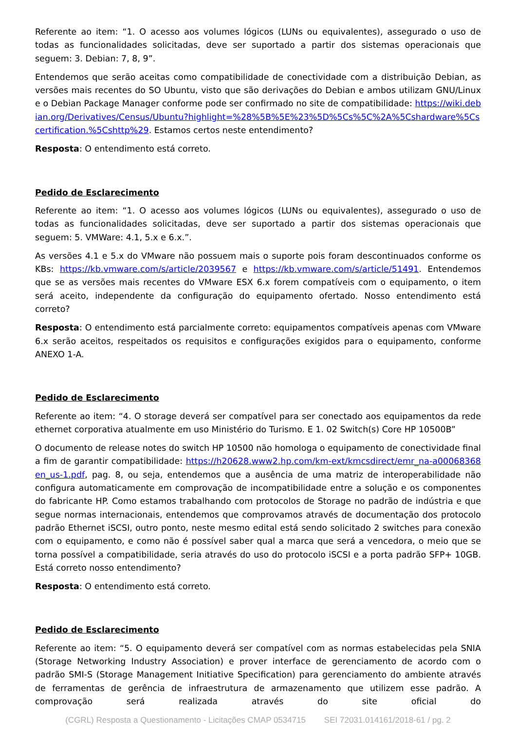Referente ao item: “1. O acesso aos volumes lógicos (LUNs ou equivalentes), assegurado o uso de todas as funcionalidades solicitadas, deve ser suportado a partir dos sistemas operacionais que seguem: 3. Debian: 7, 8, 9”.
Entendemos que serão aceitas como compatibilidade de conectividade com a distribuição Debian, as versões mais recentes do SO Ubuntu, visto que são derivações do Debian e ambos utilizam GNU/Linux e o Debian Package Manager conforme pode ser confirmado no site de compatibilidade: https://wiki.debian.org/Derivatives/Census/Ubuntu?highlight=%28%5B%5E%23%5D%5Cs%5C%2A%5Cshardware%5Cscertification.%5Cshttp%29. Estamos certos neste entendimento?
Resposta: O entendimento está correto.
Pedido de Esclarecimento
Referente ao item: “1. O acesso aos volumes lógicos (LUNs ou equivalentes), assegurado o uso de todas as funcionalidades solicitadas, deve ser suportado a partir dos sistemas operacionais que seguem: 5. VMWare: 4.1, 5.x e 6.x.”.
As versões 4.1 e 5.x do VMware não possuem mais o suporte pois foram descontinuados conforme os KBs: https://kb.vmware.com/s/article/2039567 e https://kb.vmware.com/s/article/51491. Entendemos que se as versões mais recentes do VMware ESX 6.x forem compatíveis com o equipamento, o item será aceito, independente da configuração do equipamento ofertado. Nosso entendimento está correto?
Resposta: O entendimento está parcialmente correto: equipamentos compatíveis apenas com VMware 6.x serão aceitos, respeitados os requisitos e configurações exigidos para o equipamento, conforme ANEXO 1-A.
Pedido de Esclarecimento
Referente ao item: “4. O storage deverá ser compatível para ser conectado aos equipamentos da rede ethernet corporativa atualmente em uso Ministério do Turismo. E 1. 02 Switch(s) Core HP 10500B”
O documento de release notes do switch HP 10500 não homologa o equipamento de conectividade final a fim de garantir compatibilidade: https://h20628.www2.hp.com/km-ext/kmcsdirect/emr_na-a00068368en_us-1.pdf, pag. 8, ou seja, entendemos que a ausência de uma matriz de interoperabilidade não configura automaticamente em comprovação de incompatibilidade entre a solução e os componentes do fabricante HP. Como estamos trabalhando com protocolos de Storage no padrão de indústria e que segue normas internacionais, entendemos que comprovamos através de documentação dos protocolo padrão Ethernet iSCSI, outro ponto, neste mesmo edital está sendo solicitado 2 switches para conexão com o equipamento, e como não é possível saber qual a marca que será a vencedora, o meio que se torna possível a compatibilidade, seria através do uso do protocolo iSCSI e a porta padrão SFP+ 10GB. Está correto nosso entendimento?
Resposta: O entendimento está correto.
Pedido de Esclarecimento
Referente ao item: “5. O equipamento deverá ser compatível com as normas estabelecidas pela SNIA (Storage Networking Industry Association) e prover interface de gerenciamento de acordo com o padrão SMI-S (Storage Management Initiative Specification) para gerenciamento do ambiente através de ferramentas de gerência de infraestrutura de armazenamento que utilizem esse padrão. A comprovação será realizada através do site oficial do
(CGRL) Resposta a Questionamento - Licitações CMAP 0534715 SEI 72031.014161/2018-61 / pg. 2